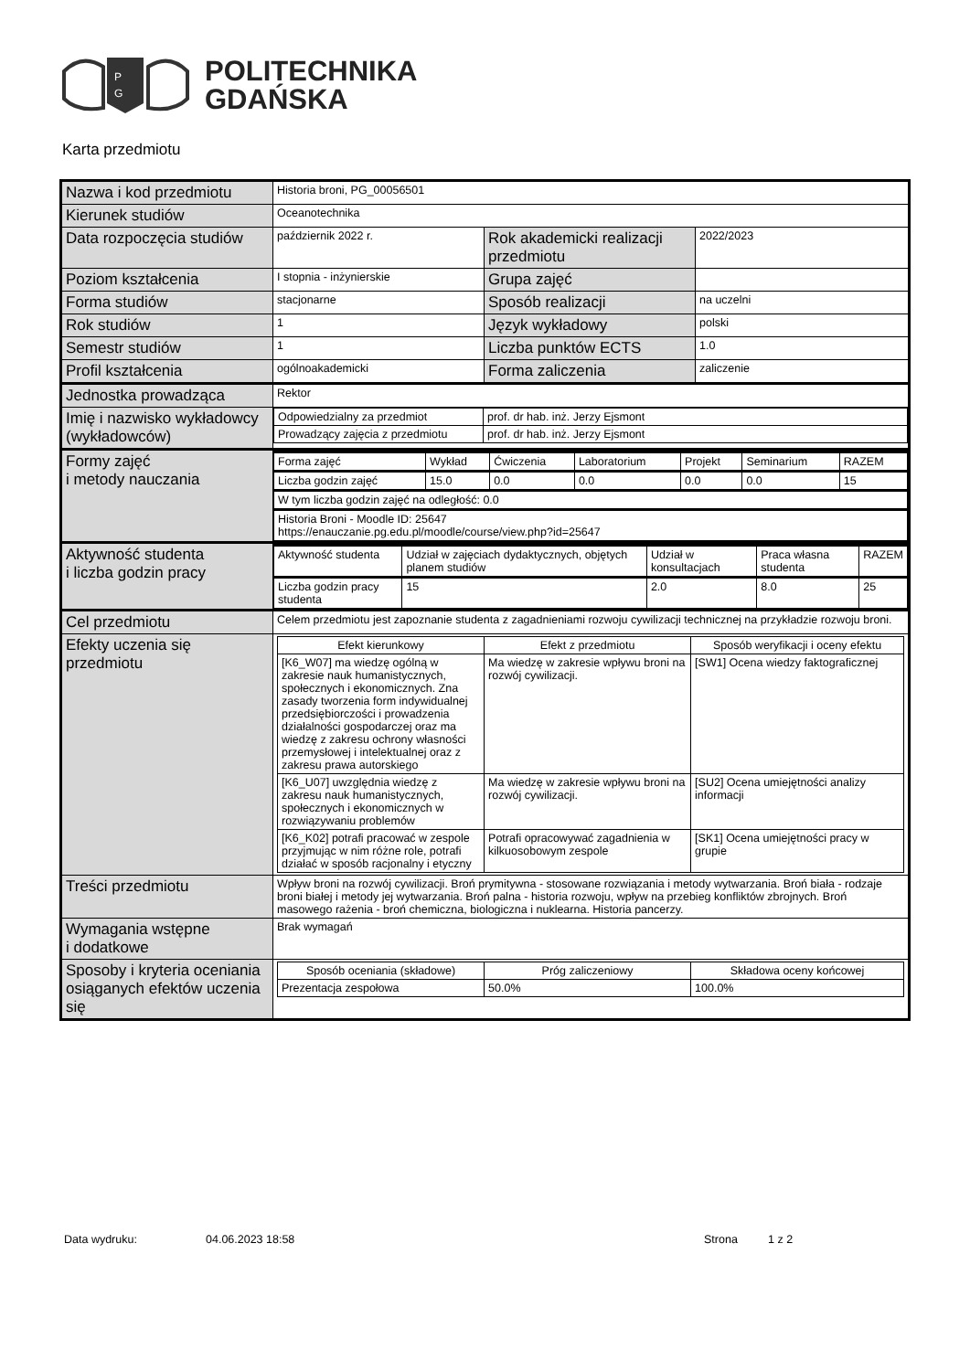P
G
POLITECHNIKA
GDAŃSKA
Karta przedmiotu
| Nazwa i kod przedmiotu | Historia broni, PG_00056501 | | |
| Kierunek studiów | Oceanotechnika | | |
| Data rozpoczęcia studiów | październik 2022 r. | Rok akademicki realizacji przedmiotu | 2022/2023 |
| Poziom kształcenia | I stopnia - inżynierskie | Grupa zajęć | |
| Forma studiów | stacjonarne | Sposób realizacji | na uczelni |
| Rok studiów | 1 | Język wykładowy | polski |
| Semestr studiów | 1 | Liczba punktów ECTS | 1.0 |
| Profil kształcenia | ogólnoakademicki | Forma zaliczenia | zaliczenie |
| Jednostka prowadząca | Rektor | | |
| Imię i nazwisko wykładowcy (wykładowców) | / Odpowiedzialny za przedmiot / prof. dr hab. inż. Jerzy Ejsmont / / Prowadzący zajęcia z przedmiotu / prof. dr hab. inż. Jerzy Ejsmont / | | |
| Formy zajęć i metody nauczania | / Forma zajęć / Wykład / Ćwiczenia / Laboratorium / Projekt / Seminarium / RAZEM / / Liczba godzin zajęć / 15.0 / 0.0 / 0.0 / 0.0 / 0.0 / 15 / / W tym liczba godzin zajęć na odległość: 0.0 / / / / / / / / Historia Broni - Moodle ID: 25647 https://enauczanie.pg.edu.pl/moodle/course/view.php?id=25647 / / / / / / / | | |
| Aktywność studenta i liczba godzin pracy | / Aktywność studenta / Udział w zajęciach dydaktycznych, objętych planem studiów / Udział w konsultacjach / Praca własna studenta / RAZEM / / Liczba godzin pracy studenta / 15 / 2.0 / 8.0 / 25 / | | |
| Cel przedmiotu | Celem przedmiotu jest zapoznanie studenta z zagadnieniami rozwoju cywilizacji technicznej na przykładzie rozwoju broni. | | |
| Efekty uczenia się przedmiotu | / Efekt kierunkowy / Efekt z przedmiotu / Sposób weryfikacji i oceny efektu / / --- / --- / --- / / [K6_W07] ma wiedzę ogólną w zakresie nauk humanistycznych, społecznych i ekonomicznych. Zna zasady tworzenia form indywidualnej przedsiębiorczości i prowadzenia działalności gospodarczej oraz ma wiedzę z zakresu ochrony własności przemysłowej i intelektualnej oraz z zakresu prawa autorskiego / Ma wiedzę w zakresie wpływu broni na rozwój cywilizacji. / [SW1] Ocena wiedzy faktograficznej / / [K6_U07] uwzględnia wiedzę z zakresu nauk humanistycznych, społecznych i ekonomicznych w rozwiązywaniu problemów / Ma wiedzę w zakresie wpływu broni na rozwój cywilizacji. / [SU2] Ocena umiejętności analizy informacji / / [K6_K02] potrafi pracować w zespole przyjmując w nim różne role, potrafi działać w sposób racjonalny i etyczny / Potrafi opracowywać zagadnienia w kilkuosobowym zespole / [SK1] Ocena umiejętności pracy w grupie / | | |
| Treści przedmiotu | Wpływ broni na rozwój cywilizacji. Broń prymitywna - stosowane rozwiązania i metody wytwarzania. Broń biała - rodzaje broni białej i metody jej wytwarzania. Broń palna - historia rozwoju, wpływ na przebieg konfliktów zbrojnych. Broń masowego rażenia - broń chemiczna, biologiczna i nuklearna. Historia pancerzy. | | |
| Wymagania wstępne i dodatkowe | Brak wymagań | | |
| Sposoby i kryteria oceniania osiąganych efektów uczenia się | / Sposób oceniania (składowe) / Próg zaliczeniowy / Składowa oceny końcowej / / --- / --- / --- / / Prezentacja zespołowa / 50.0% / 100.0% / | | |
Data wydruku: 04.06.2023 18:58 Strona 1 z 2